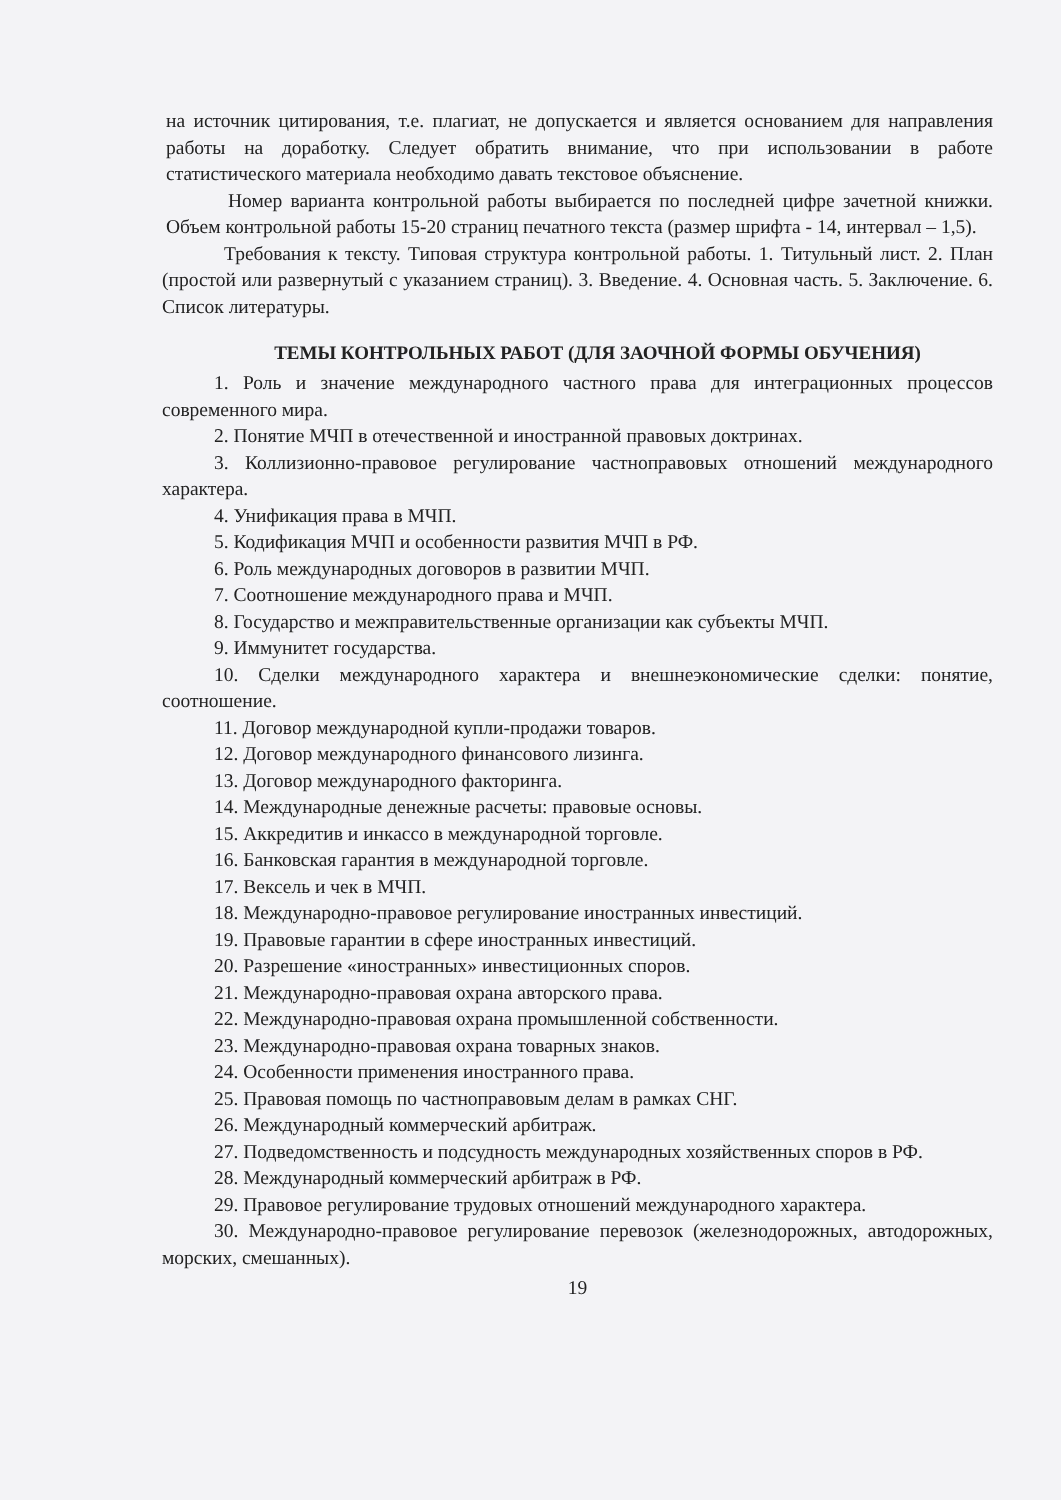на источник цитирования, т.е. плагиат, не допускается и является основанием для направления работы на доработку. Следует обратить внимание, что при использовании в работе статистического материала необходимо давать текстовое объяснение.
Номер варианта контрольной работы выбирается по последней цифре зачетной книжки. Объем контрольной работы 15-20 страниц печатного текста (размер шрифта - 14, интервал – 1,5).
Требования к тексту. Типовая структура контрольной работы. 1. Титульный лист. 2. План (простой или развернутый с указанием страниц). 3. Введение. 4. Основная часть. 5. Заключение. 6. Список литературы.
ТЕМЫ КОНТРОЛЬНЫХ РАБОТ (ДЛЯ ЗАОЧНОЙ ФОРМЫ ОБУЧЕНИЯ)
1. Роль и значение международного частного права для интеграционных процессов современного мира.
2. Понятие МЧП в отечественной и иностранной правовых доктринах.
3. Коллизионно-правовое регулирование частноправовых отношений международного характера.
4. Унификация права в МЧП.
5. Кодификация МЧП и особенности развития МЧП в РФ.
6. Роль международных договоров в развитии МЧП.
7. Соотношение международного права и МЧП.
8. Государство и межправительственные организации как субъекты МЧП.
9. Иммунитет государства.
10. Сделки международного характера и внешнеэкономические сделки: понятие, соотношение.
11. Договор международной купли-продажи товаров.
12. Договор международного финансового лизинга.
13. Договор международного факторинга.
14. Международные денежные расчеты: правовые основы.
15. Аккредитив и инкассо в международной торговле.
16. Банковская гарантия в международной торговле.
17. Вексель и чек в МЧП.
18. Международно-правовое регулирование иностранных инвестиций.
19. Правовые гарантии в сфере иностранных инвестиций.
20. Разрешение «иностранных» инвестиционных споров.
21. Международно-правовая охрана авторского права.
22. Международно-правовая охрана промышленной собственности.
23. Международно-правовая охрана товарных знаков.
24. Особенности применения иностранного права.
25. Правовая помощь по частноправовым делам в рамках СНГ.
26. Международный коммерческий арбитраж.
27. Подведомственность и подсудность международных хозяйственных споров в РФ.
28. Международный коммерческий арбитраж в РФ.
29. Правовое регулирование трудовых отношений международного характера.
30. Международно-правовое регулирование перевозок (железнодорожных, автодорожных, морских, смешанных).
19